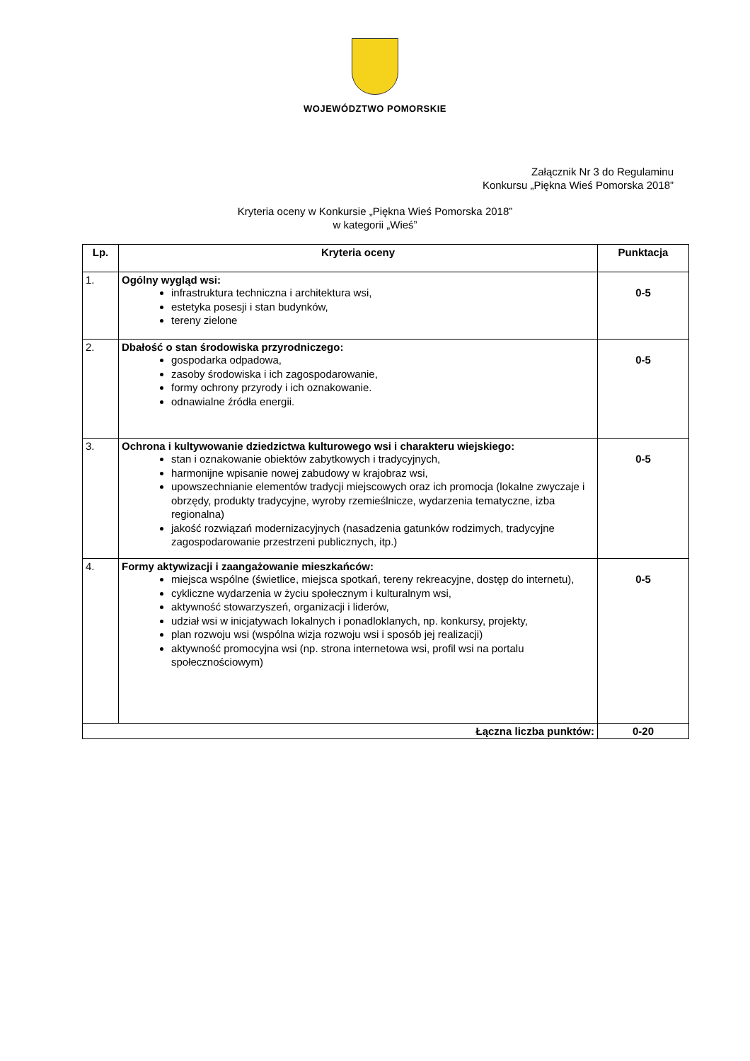WOJEWÓDZTWO POMORSKIE
Załącznik Nr 3 do Regulaminu
Konkursu „Piękna Wieś Pomorska 2018”
Kryteria oceny w Konkursie „Piękna Wieś Pomorska 2018”
w kategorii „Wieś”
| Lp. | Kryteria oceny | Punktacja |
| --- | --- | --- |
| 1. | Ogólny wygląd wsi: infrastruktura techniczna i architektura wsi, estetyka posesji i stan budynków, tereny zielone | 0-5 |
| 2. | Dbałość o stan środowiska przyrodniczego: gospodarka odpadowa, zasoby środowiska i ich zagospodarowanie, formy ochrony przyrody i ich oznakowanie. odnawialne źródła energii. | 0-5 |
| 3. | Ochrona i kultywowanie dziedzictwa kulturowego wsi i charakteru wiejskiego: stan i oznakowanie obiektów zabytkowych i tradycyjnych, harmonijne wpisanie nowej zabudowy w krajobraz wsi, upowszechnianie elementów tradycji miejscowych oraz ich promocja (lokalne zwyczaje i obrzędy, produkty tradycyjne, wyroby rzemieślnicze, wydarzenia tematyczne, izba regionalna) jakość rozwiązań modernizacyjnych (nasadzenia gatunków rodzimych, tradycyjne zagospodarowanie przestrzeni publicznych, itp.) | 0-5 |
| 4. | Formy aktywizacji i zaangażowanie mieszkańców: miejsca wspólne (świetlice, miejsca spotkań, tereny rekreacyjne, dostęp do internetu), cykliczne wydarzenia w życiu społecznym i kulturalnym wsi, aktywność stowarzyszeń, organizacji i liderów, udział wsi w inicjatywach lokalnych i ponadloklanych, np. konkursy, projekty, plan rozwoju wsi (wspólna wizja rozwoju wsi i sposób jej realizacji) aktywność promocyjna wsi (np. strona internetowa wsi, profil wsi na portalu społecznościowym) | 0-5 |
| Łączna liczba punktów: | | 0-20 |